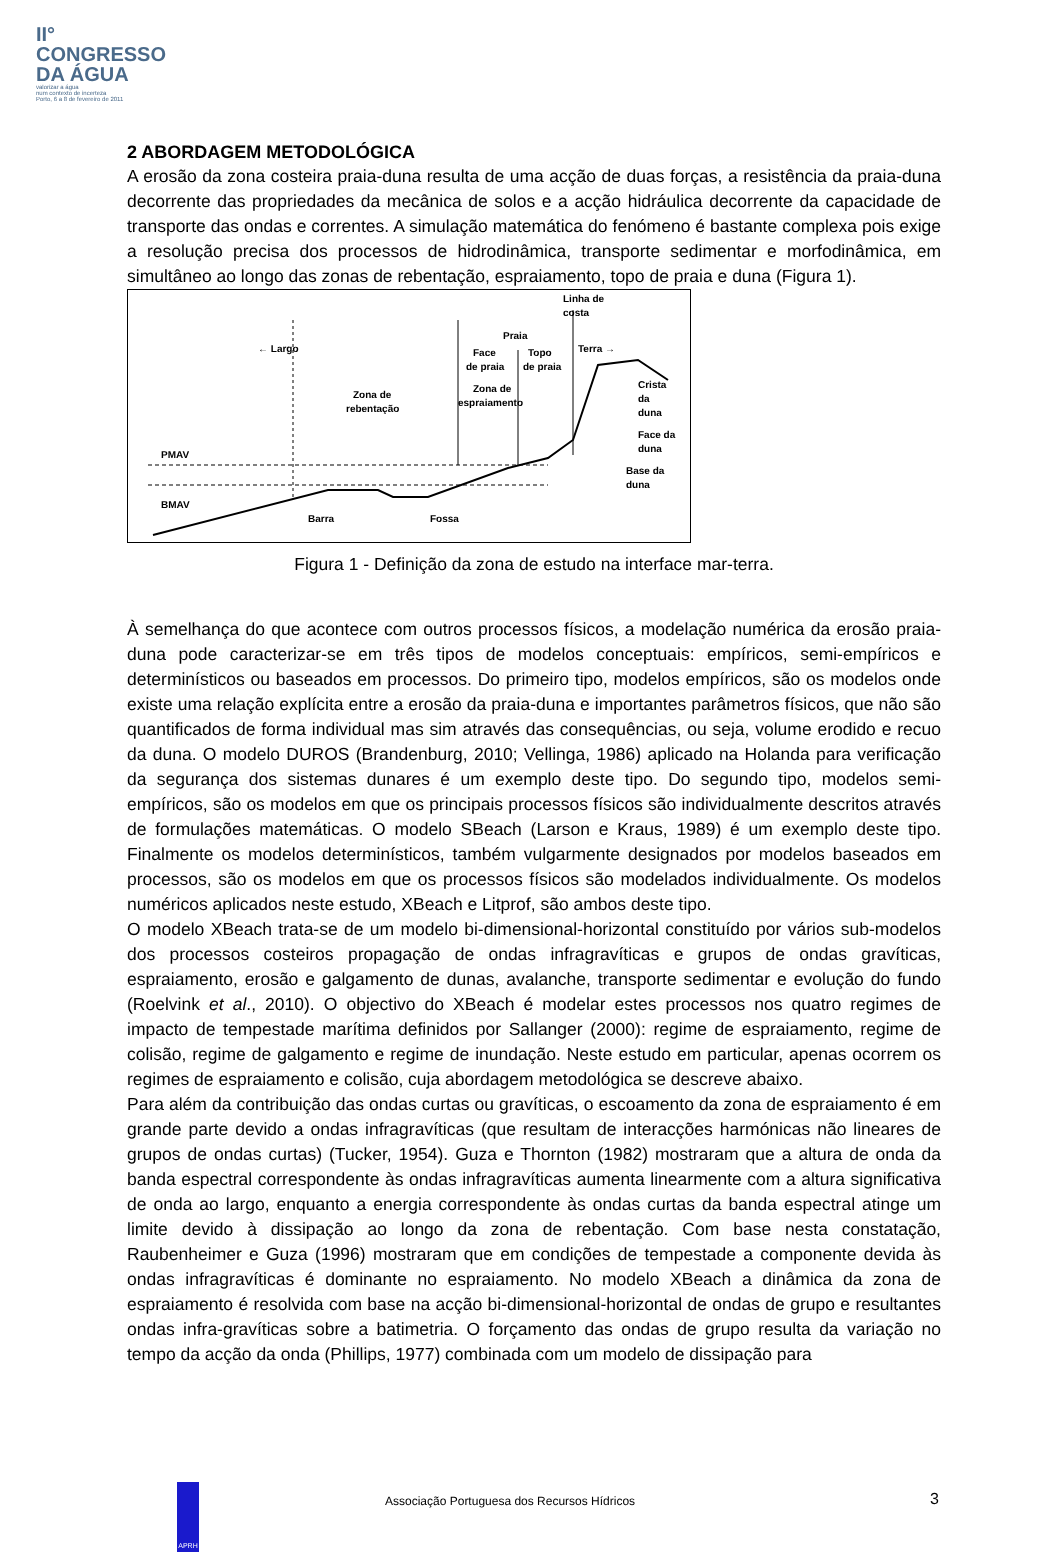II°
CONGRESSO
DA ÁGUA
valorizar a água
num contexto de incerteza
Porto, 6 a 8 de fevereiro de 2011
2 ABORDAGEM METODOLÓGICA
A erosão da zona costeira praia-duna resulta de uma acção de duas forças, a resistência da praia-duna decorrente das propriedades da mecânica de solos e a acção hidráulica decorrente da capacidade de transporte das ondas e correntes. A simulação matemática do fenómeno é bastante complexa pois exige a resolução precisa dos processos de hidrodinâmica, transporte sedimentar e morfodinâmica, em simultâneo ao longo das zonas de rebentação, espraiamento, topo de praia e duna (Figura 1).
Linha de
costa
Praia
← Largo
Terra →
Face
Topo
de praia
de praia
Crista
da
duna
Zona de
rebentação
Zona de
espraiamento
Face da
duna
PMAV
BMAV
Base da
duna
Barra
Fossa
Figura 1 - Definição da zona de estudo na interface mar-terra.
À semelhança do que acontece com outros processos físicos, a modelação numérica da erosão praia-duna pode caracterizar-se em três tipos de modelos conceptuais: empíricos, semi-empíricos e determinísticos ou baseados em processos. Do primeiro tipo, modelos empíricos, são os modelos onde existe uma relação explícita entre a erosão da praia-duna e importantes parâmetros físicos, que não são quantificados de forma individual mas sim através das consequências, ou seja, volume erodido e recuo da duna. O modelo DUROS (Brandenburg, 2010; Vellinga, 1986) aplicado na Holanda para verificação da segurança dos sistemas dunares é um exemplo deste tipo. Do segundo tipo, modelos semi-empíricos, são os modelos em que os principais processos físicos são individualmente descritos através de formulações matemáticas. O modelo SBeach (Larson e Kraus, 1989) é um exemplo deste tipo. Finalmente os modelos determinísticos, também vulgarmente designados por modelos baseados em processos, são os modelos em que os processos físicos são modelados individualmente. Os modelos numéricos aplicados neste estudo, XBeach e Litprof, são ambos deste tipo.
O modelo XBeach trata-se de um modelo bi-dimensional-horizontal constituído por vários sub-modelos dos processos costeiros propagação de ondas infragravíticas e grupos de ondas gravíticas, espraiamento, erosão e galgamento de dunas, avalanche, transporte sedimentar e evolução do fundo (Roelvink et al., 2010). O objectivo do XBeach é modelar estes processos nos quatro regimes de impacto de tempestade marítima definidos por Sallanger (2000): regime de espraiamento, regime de colisão, regime de galgamento e regime de inundação. Neste estudo em particular, apenas ocorrem os regimes de espraiamento e colisão, cuja abordagem metodológica se descreve abaixo.
Para além da contribuição das ondas curtas ou gravíticas, o escoamento da zona de espraiamento é em grande parte devido a ondas infragravíticas (que resultam de interacções harmónicas não lineares de grupos de ondas curtas) (Tucker, 1954). Guza e Thornton (1982) mostraram que a altura de onda da banda espectral correspondente às ondas infragravíticas aumenta linearmente com a altura significativa de onda ao largo, enquanto a energia correspondente às ondas curtas da banda espectral atinge um limite devido à dissipação ao longo da zona de rebentação. Com base nesta constatação, Raubenheimer e Guza (1996) mostraram que em condições de tempestade a componente devida às ondas infragravíticas é dominante no espraiamento. No modelo XBeach a dinâmica da zona de espraiamento é resolvida com base na acção bi-dimensional-horizontal de ondas de grupo e resultantes ondas infra-gravíticas sobre a batimetria. O forçamento das ondas de grupo resulta da variação no tempo da acção da onda (Phillips, 1977) combinada com um modelo de dissipação para
APRH
Associação Portuguesa dos Recursos Hídricos
3